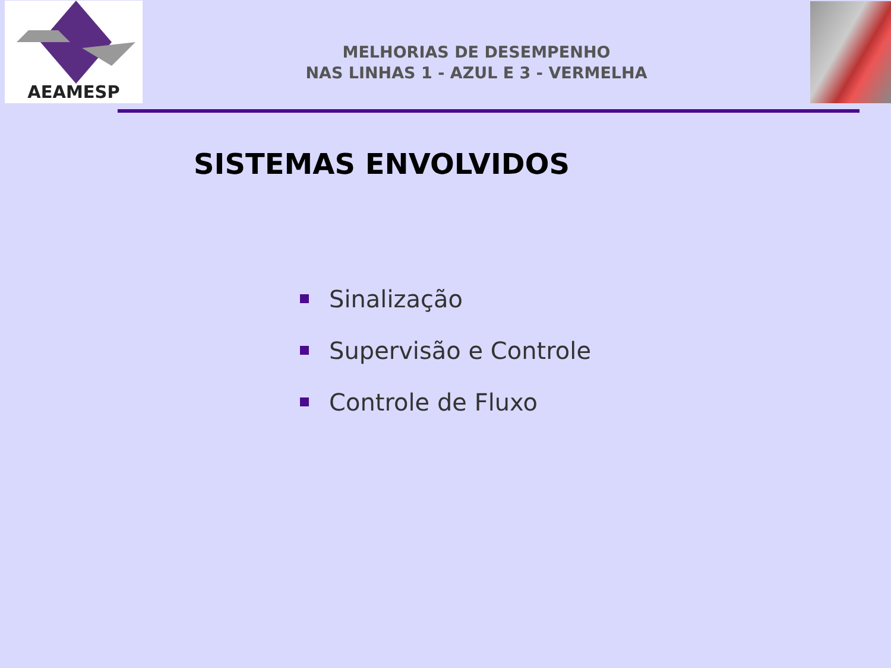AEAMESP
MELHORIAS DE DESEMPENHO
NAS LINHAS 1 - AZUL E 3 - VERMELHA
SISTEMAS ENVOLVIDOS
Sinalização
Supervisão e Controle
Controle de Fluxo